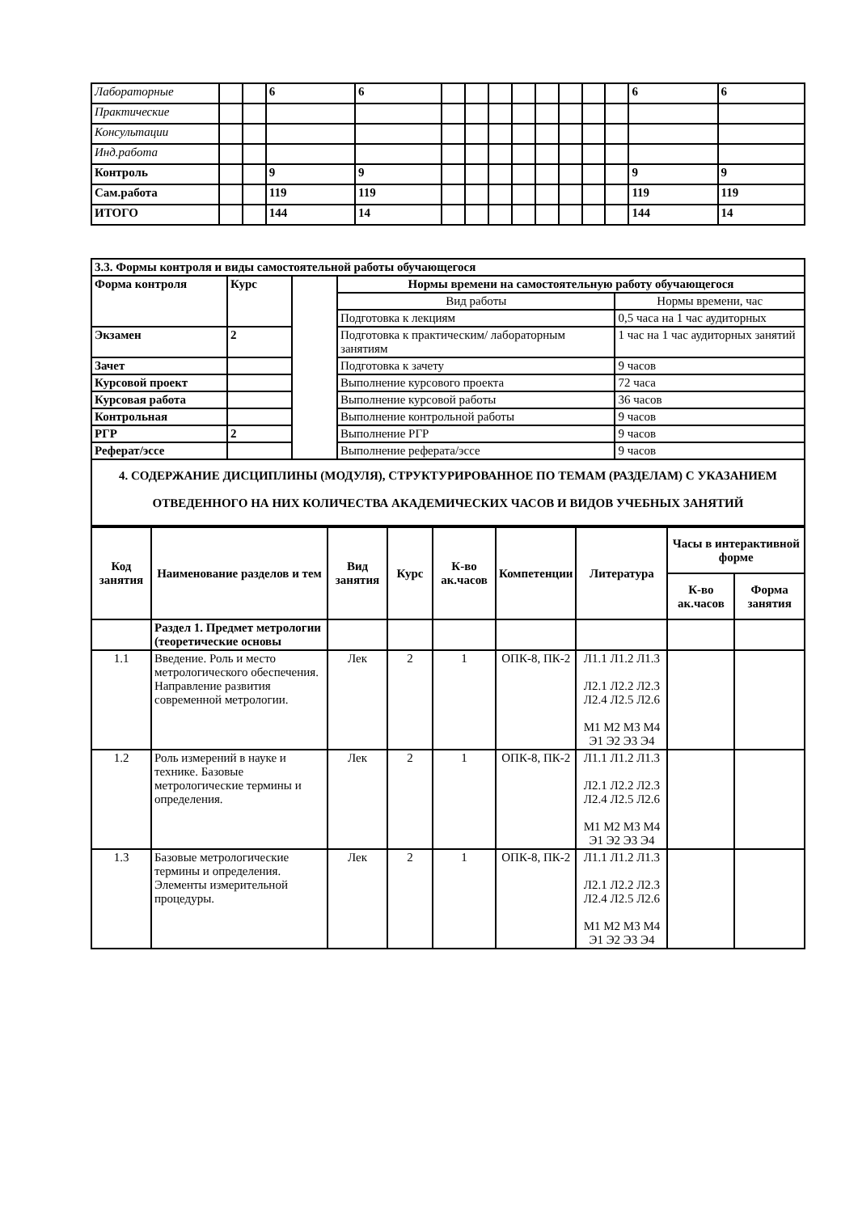| Лабораторные | | | 6 | 6 | | | | | | | | | 6 | 6 |
| Практические | | | | | | | | | | | | | | |
| Консультации | | | | | | | | | | | | | | |
| Инд.работа | | | | | | | | | | | | | | |
| Контроль | | | 9 | 9 | | | | | | | | | 9 | 9 |
| Сам.работа | | | 119 | 119 | | | | | | | | | 119 | 119 |
| ИТОГО | | | 144 | 14 | | | | | | | | | 144 | 14 |
| 3.3. Формы контроля и виды самостоятельной работы обучающегося | | | | |
| Форма контроля | Курс | | Нормы времени на самостоятельную работу обучающегося | |
| | | | Вид работы | Нормы времени, час |
| | | | Подготовка к лекциям | 0,5 часа на 1 час аудиторных |
| Экзамен | 2 | | Подготовка к практическим/ лабораторным занятиям | 1 час на 1 час аудиторных занятий |
| Зачет | | | Подготовка к зачету | 9 часов |
| Курсовой проект | | | Выполнение курсового проекта | 72 часа |
| Курсовая работа | | | Выполнение курсовой работы | 36 часов |
| Контрольная | | | Выполнение контрольной работы | 9 часов |
| РГР | 2 | | Выполнение РГР | 9 часов |
| Реферат/эссе | | | Выполнение реферата/эссе | 9 часов |
| 4. СОДЕРЖАНИЕ ДИСЦИПЛИНЫ (МОДУЛЯ), СТРУКТУРИРОВАННОЕ ПО ТЕМАМ (РАЗДЕЛАМ) С УКАЗАНИЕМ ОТВЕДЕННОГО НА НИХ КОЛИЧЕСТВА АКАДЕМИЧЕСКИХ ЧАСОВ И ВИДОВ УЧЕБНЫХ ЗАНЯТИЙ | | | | |
| Код занятия | Наименование разделов и тем | Вид занятия | Курс | К-во ак.часов | Компетенции | Литература | Часы в интерактивной форме | |
| --- | --- | --- | --- | --- | --- | --- | --- | --- |
| | | | | | | | К-во ак.часов | Форма занятия |
| | Раздел 1. Предмет метрологии (теоретические основы | | | | | | | |
| 1.1 | Введение. Роль и место метрологического обеспечения. Направление развития современной метрологии. | Лек | 2 | 1 | ОПК-8, ПК-2 | Л1.1 Л1.2 Л1.3 Л2.1 Л2.2 Л2.3 Л2.4 Л2.5 Л2.6 М1 М2 М3 М4 Э1 Э2 Э3 Э4 | | |
| 1.2 | Роль измерений в науке и технике. Базовые метрологические термины и определения. | Лек | 2 | 1 | ОПК-8, ПК-2 | Л1.1 Л1.2 Л1.3 Л2.1 Л2.2 Л2.3 Л2.4 Л2.5 Л2.6 М1 М2 М3 М4 Э1 Э2 Э3 Э4 | | |
| 1.3 | Базовые метрологические термины и определения. Элементы измерительной процедуры. | Лек | 2 | 1 | ОПК-8, ПК-2 | Л1.1 Л1.2 Л1.3 Л2.1 Л2.2 Л2.3 Л2.4 Л2.5 Л2.6 М1 М2 М3 М4 Э1 Э2 Э3 Э4 | | |